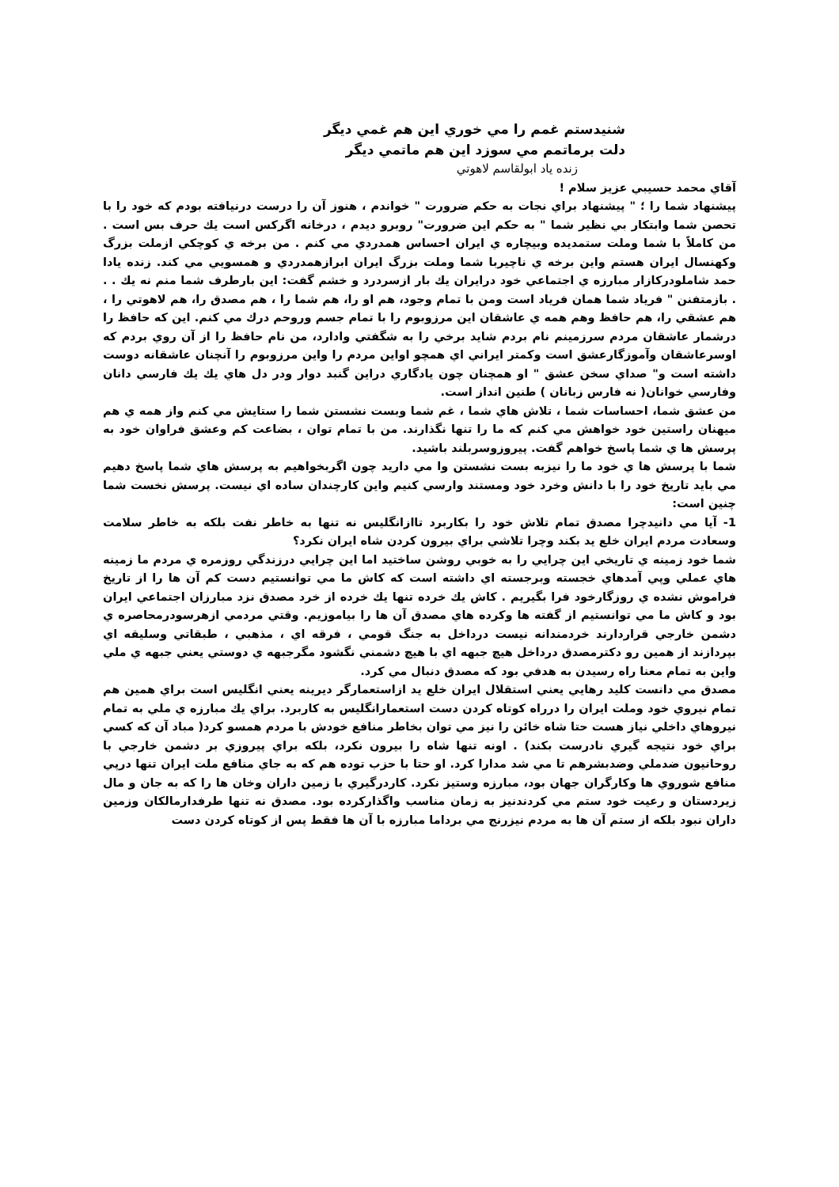شنيدستم غمم را مي خوري اين هم غمي ديگر
دلت برماتمم مي سوزد اين هم ماتمي ديگر
زنده ياد ابولقاسم لاهوتي
آقاي محمد حسيبي عزيز سلام !
پيشنهاد شما را ؛ " پيشنهاد براي نجات به حكم ضرورت " خواندم ، هنوز آن را درست درنيافته بودم كه خود را با تحصن شما وابتكار بي نظير شما " به حكم اين ضرورت" روبرو ديدم ، درخانه اگركس است يك حرف بس است . من كاملاً با شما وملت ستمديده وبيچاره ي ايران احساس همدردي مي كنم . من برخه ي كوچكي ازملت بزرگ وكهنسال ايران هستم واين برخه ي ناچيربا شما وملت بزرگ ايران ابرازهمدردي و همسويي مي كند. زنده يادا حمد شاملودركازار مبارزه ي اجتماعي خود درايران يك بار ازسردرد و خشم گفت: اين بارطرف شما منم نه يك . . . بازمتفنن " فرياد شما همان فرياد است ومن با تمام وجود، هم او را، هم شما را ، هم مصدق را، هم لاهوتي را ، هم عشقي را، هم حافظ وهم همه ي عاشقان اين مرزوبوم را با تمام جسم وروحم درك مي كنم. اين كه حافظ را درشمار عاشقان مردم سرزمينم نام بردم شايد برخي را به شگفتي وادارد، من نام حافظ را از آن روي بردم كه اوسرعاشقان وآموزگارعشق است وكمتر ايراني اي همچو اواين مردم را واين مرزوبوم را آنچنان عاشقانه دوست داشته است و" صداي سخن عشق " او همچنان چون يادگاري دراين گنبد دوار ودر دل هاي يك يك فارسي دانان وفارسي خوانان( نه فارس زبانان ) طنين انداز است.
من عشق شما، احساسات شما ، تلاش هاي شما ، غم شما وبست نشستن شما را ستايش مي كنم واز همه ي هم ميهنان راستين خود خواهش مي كنم كه ما را تنها نگذارند. من با تمام توان ، بضاعت كم وعشق فراوان خود به پرسش ها ي شما پاسخ خواهم گفت. پيروزوسربلند باشيد.
شما با پرسش ها ي خود ما را نيزبه بست نشستن وا مي داريد چون اگربخواهيم به پرسش هاي شما پاسخ دهيم مي بايد تاريخ خود را با دانش وخرد خود ومستند وارسي كنيم واين كارچندان ساده اي نيست. پرسش نخست شما چنين است:
1- آيا مي دانيدچرا مصدق تمام تلاش خود را بكاربرد تاازانگليس نه تنها به خاطر نفت بلكه به خاطر سلامت وسعادت مردم ايران خلع يد بكند وچرا تلاشي براي بيرون كردن شاه ايران نكرد؟
شما خود زمينه ي تاريخي اين چرايي را به خوبي روشن ساختيد اما اين چرايي درزندگي روزمره ي مردم ما زمينه هاي عملي وپي آمدهاي خجسته وبرجسته اي داشته است كه كاش ما مي توانستيم دست كم آن ها را از تاريخ فراموش نشده ي روزگارخود فرا بگيريم . كاش يك خرده تنها يك خرده از خرد مصدق نزد مبارزان اجتماعي ايران بود و كاش ما مي توانستيم از گفته ها وكرده هاي مصدق آن ها را بياموزيم. وقتي مردمي ازهرسودرمحاصره ي دشمن خارجي قراردارند خردمندانه نيست درداخل به جنگ قومي ، فرقه اي ، مذهبي ، طبقاتي وسليقه اي بپردازند از همين رو دكترمصدق درداخل هيچ جبهه اي با هيچ دشمني نگشود مگرجبهه ي دوستي يعني جبهه ي ملي واين به تمام معنا راه رسيدن به هدفي بود كه مصدق دنبال مي كرد.
مصدق مي دانست كليد رهايي يعني استقلال ايران خلع يد ازاستعمارگر ديرينه يعني انگليس است براي همين هم تمام نيروي خود وملت ايران را درراه كوتاه كردن دست استعمارانگليس به كاربرد. براي يك مبارزه ي ملي به تمام نيروهاي داخلي نياز هست حتا شاه خائن را نيز مي توان بخاطر منافع خودش با مردم همسو كرد( مباد آن كه كسي براي خود نتيجه گيري نادرست بكند) . اونه تنها شاه را بيرون نكرد، بلكه براي پيروزي بر دشمن خارجي با روحانيون ضدملي وضدبشرهم تا مي شد مدارا كرد. او حتا با حزب توده هم كه به جاي منافع ملت ايران تنها درپي منافع شوروي ها وكارگران جهان بود، مبارزه وستيز نكرد. كاردرگيري با زمين داران وخان ها را كه به جان و مال زيردستان و رعيت خود ستم مي كردندنيز به زمان مناسب واگذاركرده بود. مصدق نه تنها طرفدارمالكان وزمين داران نبود بلكه از ستم آن ها به مردم نيزرنج مي برداما مبارزه با آن ها فقط پس از كوتاه كردن دست